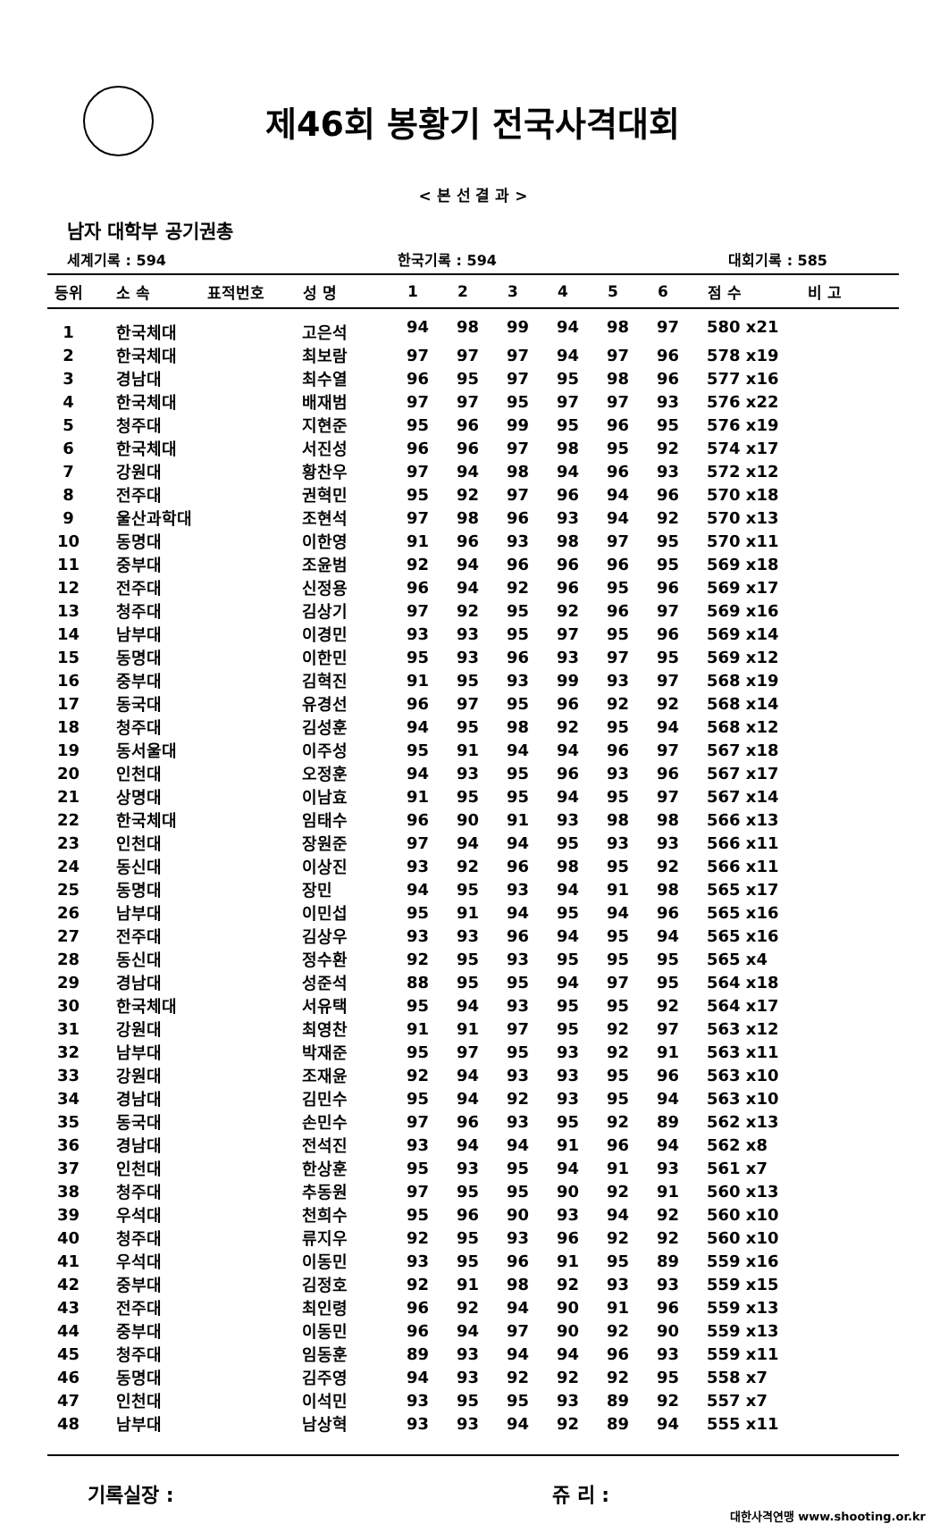제46회 봉황기 전국사격대회
< 본 선 결 과 >
남자 대학부 공기권총
세계기록 : 594 한국기록 : 594 대회기록 : 585
| 등위 | 소 속 | 표적번호 | 성 명 | 1 | 2 | 3 | 4 | 5 | 6 | 점 수 | 비 고 |
| --- | --- | --- | --- | --- | --- | --- | --- | --- | --- | --- | --- |
| 1 | 한국체대 | | 고은석 | 94 | 98 | 99 | 94 | 98 | 97 | 580 x21 | |
| 2 | 한국체대 | | 최보람 | 97 | 97 | 97 | 94 | 97 | 96 | 578 x19 | |
| 3 | 경남대 | | 최수열 | 96 | 95 | 97 | 95 | 98 | 96 | 577 x16 | |
| 4 | 한국체대 | | 배재범 | 97 | 97 | 95 | 97 | 97 | 93 | 576 x22 | |
| 5 | 청주대 | | 지현준 | 95 | 96 | 99 | 95 | 96 | 95 | 576 x19 | |
| 6 | 한국체대 | | 서진성 | 96 | 96 | 97 | 98 | 95 | 92 | 574 x17 | |
| 7 | 강원대 | | 황찬우 | 97 | 94 | 98 | 94 | 96 | 93 | 572 x12 | |
| 8 | 전주대 | | 권혁민 | 95 | 92 | 97 | 96 | 94 | 96 | 570 x18 | |
| 9 | 울산과학대 | | 조현석 | 97 | 98 | 96 | 93 | 94 | 92 | 570 x13 | |
| 10 | 동명대 | | 이한영 | 91 | 96 | 93 | 98 | 97 | 95 | 570 x11 | |
| 11 | 중부대 | | 조윤범 | 92 | 94 | 96 | 96 | 96 | 95 | 569 x18 | |
| 12 | 전주대 | | 신정용 | 96 | 94 | 92 | 96 | 95 | 96 | 569 x17 | |
| 13 | 청주대 | | 김상기 | 97 | 92 | 95 | 92 | 96 | 97 | 569 x16 | |
| 14 | 남부대 | | 이경민 | 93 | 93 | 95 | 97 | 95 | 96 | 569 x14 | |
| 15 | 동명대 | | 이한민 | 95 | 93 | 96 | 93 | 97 | 95 | 569 x12 | |
| 16 | 중부대 | | 김혁진 | 91 | 95 | 93 | 99 | 93 | 97 | 568 x19 | |
| 17 | 동국대 | | 유경선 | 96 | 97 | 95 | 96 | 92 | 92 | 568 x14 | |
| 18 | 청주대 | | 김성훈 | 94 | 95 | 98 | 92 | 95 | 94 | 568 x12 | |
| 19 | 동서울대 | | 이주성 | 95 | 91 | 94 | 94 | 96 | 97 | 567 x18 | |
| 20 | 인천대 | | 오정훈 | 94 | 93 | 95 | 96 | 93 | 96 | 567 x17 | |
| 21 | 상명대 | | 이남효 | 91 | 95 | 95 | 94 | 95 | 97 | 567 x14 | |
| 22 | 한국체대 | | 임태수 | 96 | 90 | 91 | 93 | 98 | 98 | 566 x13 | |
| 23 | 인천대 | | 장원준 | 97 | 94 | 94 | 95 | 93 | 93 | 566 x11 | |
| 24 | 동신대 | | 이상진 | 93 | 92 | 96 | 98 | 95 | 92 | 566 x11 | |
| 25 | 동명대 | | 장민 | 94 | 95 | 93 | 94 | 91 | 98 | 565 x17 | |
| 26 | 남부대 | | 이민섭 | 95 | 91 | 94 | 95 | 94 | 96 | 565 x16 | |
| 27 | 전주대 | | 김상우 | 93 | 93 | 96 | 94 | 95 | 94 | 565 x16 | |
| 28 | 동신대 | | 정수환 | 92 | 95 | 93 | 95 | 95 | 95 | 565 x4 | |
| 29 | 경남대 | | 성준석 | 88 | 95 | 95 | 94 | 97 | 95 | 564 x18 | |
| 30 | 한국체대 | | 서유택 | 95 | 94 | 93 | 95 | 95 | 92 | 564 x17 | |
| 31 | 강원대 | | 최영찬 | 91 | 91 | 97 | 95 | 92 | 97 | 563 x12 | |
| 32 | 남부대 | | 박재준 | 95 | 97 | 95 | 93 | 92 | 91 | 563 x11 | |
| 33 | 강원대 | | 조재윤 | 92 | 94 | 93 | 93 | 95 | 96 | 563 x10 | |
| 34 | 경남대 | | 김민수 | 95 | 94 | 92 | 93 | 95 | 94 | 563 x10 | |
| 35 | 동국대 | | 손민수 | 97 | 96 | 93 | 95 | 92 | 89 | 562 x13 | |
| 36 | 경남대 | | 전석진 | 93 | 94 | 94 | 91 | 96 | 94 | 562 x8 | |
| 37 | 인천대 | | 한상훈 | 95 | 93 | 95 | 94 | 91 | 93 | 561 x7 | |
| 38 | 청주대 | | 추동원 | 97 | 95 | 95 | 90 | 92 | 91 | 560 x13 | |
| 39 | 우석대 | | 천희수 | 95 | 96 | 90 | 93 | 94 | 92 | 560 x10 | |
| 40 | 청주대 | | 류지우 | 92 | 95 | 93 | 96 | 92 | 92 | 560 x10 | |
| 41 | 우석대 | | 이동민 | 93 | 95 | 96 | 91 | 95 | 89 | 559 x16 | |
| 42 | 중부대 | | 김정호 | 92 | 91 | 98 | 92 | 93 | 93 | 559 x15 | |
| 43 | 전주대 | | 최인령 | 96 | 92 | 94 | 90 | 91 | 96 | 559 x13 | |
| 44 | 중부대 | | 이동민 | 96 | 94 | 97 | 90 | 92 | 90 | 559 x13 | |
| 45 | 청주대 | | 임동훈 | 89 | 93 | 94 | 94 | 96 | 93 | 559 x11 | |
| 46 | 동명대 | | 김주영 | 94 | 93 | 92 | 92 | 92 | 95 | 558 x7 | |
| 47 | 인천대 | | 이석민 | 93 | 95 | 95 | 93 | 89 | 92 | 557 x7 | |
| 48 | 남부대 | | 남상혁 | 93 | 93 | 94 | 92 | 89 | 94 | 555 x11 | |
기록실장 : 쥬 리 :
대한사격연맹 www.shooting.or.kr